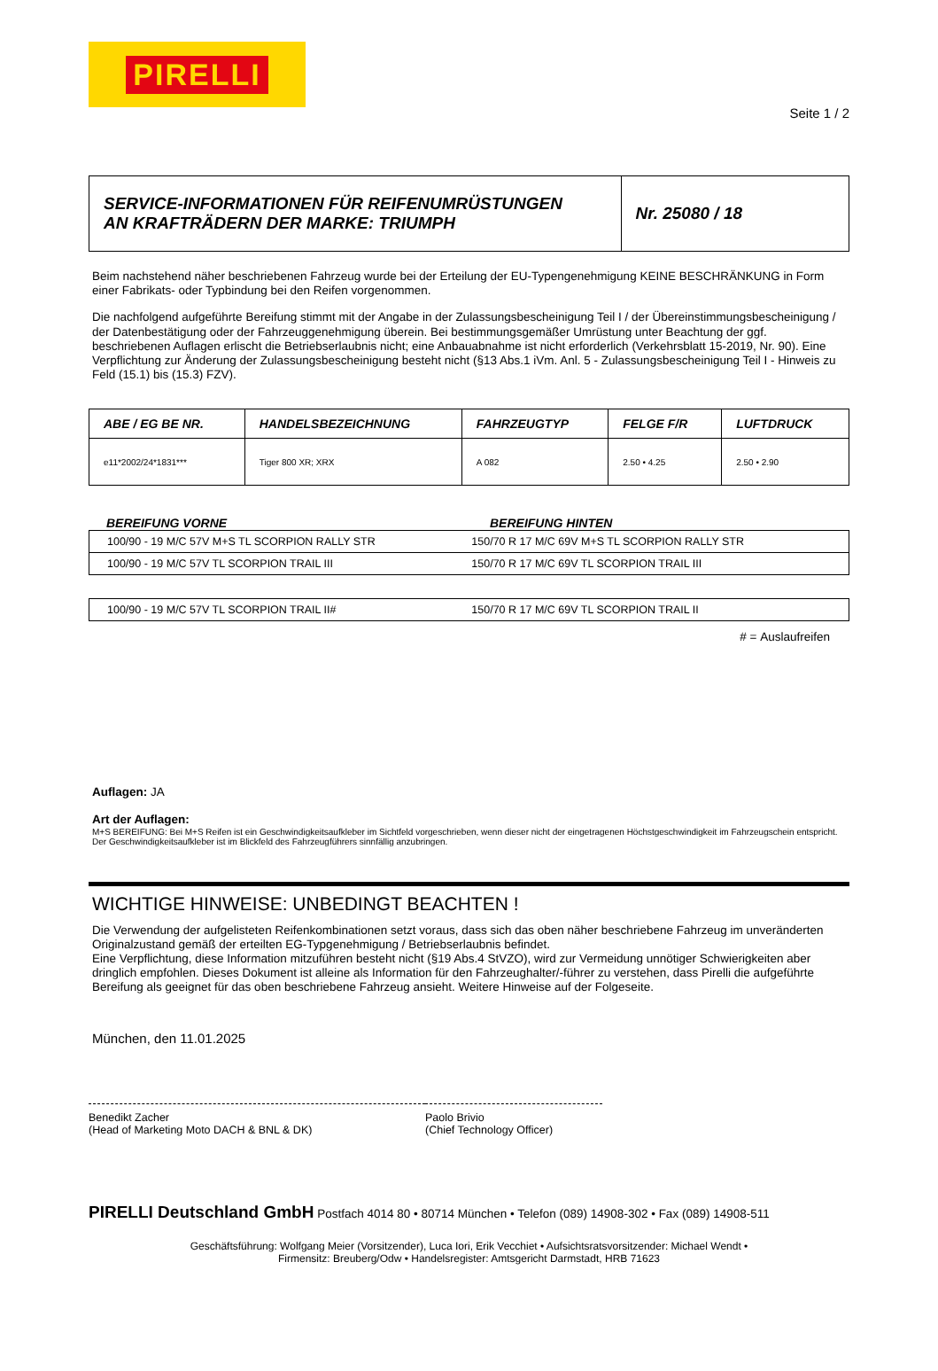PIRELLI
Seite 1 / 2
| SERVICE-INFORMATIONEN FÜR REIFENUMRÜSTUNGEN AN KRAFTRÄDERN DER MARKE: TRIUMPH | Nr. 25080 / 18 |
Beim nachstehend näher beschriebenen Fahrzeug wurde bei der Erteilung der EU-Typengenehmigung KEINE BESCHRÄNKUNG in Form einer Fabrikats- oder Typbindung bei den Reifen vorgenommen.
Die nachfolgend aufgeführte Bereifung stimmt mit der Angabe in der Zulassungsbescheinigung Teil I / der Übereinstimmungsbescheinigung / der Datenbestätigung oder der Fahrzeuggenehmigung überein. Bei bestimmungsgemäßer Umrüstung unter Beachtung der ggf. beschriebenen Auflagen erlischt die Betriebserlaubnis nicht; eine Anbauabnahme ist nicht erforderlich (Verkehrsblatt 15-2019, Nr. 90). Eine Verpflichtung zur Änderung der Zulassungsbescheinigung besteht nicht (§13 Abs.1 iVm. Anl. 5 - Zulassungsbescheinigung Teil I - Hinweis zu Feld (15.1) bis (15.3) FZV).
| ABE / EG BE NR. | HANDELSBEZEICHNUNG | FAHRZEUGTYP | FELGE F/R | LUFTDRUCK |
| --- | --- | --- | --- | --- |
| e11*2002/24*1831*** | Tiger 800 XR; XRX | A 082 | 2.50 • 4.25 | 2.50 • 2.90 |
BEREIFUNG VORNE BEREIFUNG HINTEN
| 100/90 - 19 M/C 57V M+S TL SCORPION RALLY STR | 150/70 R 17 M/C 69V M+S TL SCORPION RALLY STR |
| 100/90 - 19 M/C 57V TL SCORPION TRAIL III | 150/70 R 17 M/C 69V TL SCORPION TRAIL III |
| 100/90 - 19 M/C 57V TL SCORPION TRAIL II# | 150/70 R 17 M/C 69V TL SCORPION TRAIL II |
# = Auslaufreifen
Auflagen: JA
Art der Auflagen:
M+S BEREIFUNG: Bei M+S Reifen ist ein Geschwindigkeitsaufkleber im Sichtfeld vorgeschrieben, wenn dieser nicht der eingetragenen Höchstgeschwindigkeit im Fahrzeugschein entspricht. Der Geschwindigkeitsaufkleber ist im Blickfeld des Fahrzeugführers sinnfällig anzubringen.
WICHTIGE HINWEISE: UNBEDINGT BEACHTEN !
Die Verwendung der aufgelisteten Reifenkombinationen setzt voraus, dass sich das oben näher beschriebene Fahrzeug im unveränderten Originalzustand gemäß der erteilten EG-Typgenehmigung / Betriebserlaubnis befindet.
Eine Verpflichtung, diese Information mitzuführen besteht nicht (§19 Abs.4 StVZO), wird zur Vermeidung unnötiger Schwierigkeiten aber dringlich empfohlen. Dieses Dokument ist alleine als Information für den Fahrzeughalter/-führer zu verstehen, dass Pirelli die aufgeführte Bereifung als geeignet für das oben beschriebene Fahrzeug ansieht. Weitere Hinweise auf der Folgeseite.
München, den 11.01.2025
Benedikt Zacher
(Head of Marketing Moto DACH & BNL & DK)
Paolo Brivio
(Chief Technology Officer)
PIRELLI Deutschland GmbH Postfach 4014 80 • 80714 München • Telefon (089) 14908-302 • Fax (089) 14908-511
Geschäftsführung: Wolfgang Meier (Vorsitzender), Luca Iori, Erik Vecchiet • Aufsichtsratsvorsitzender: Michael Wendt •
Firmensitz: Breuberg/Odw • Handelsregister: Amtsgericht Darmstadt, HRB 71623